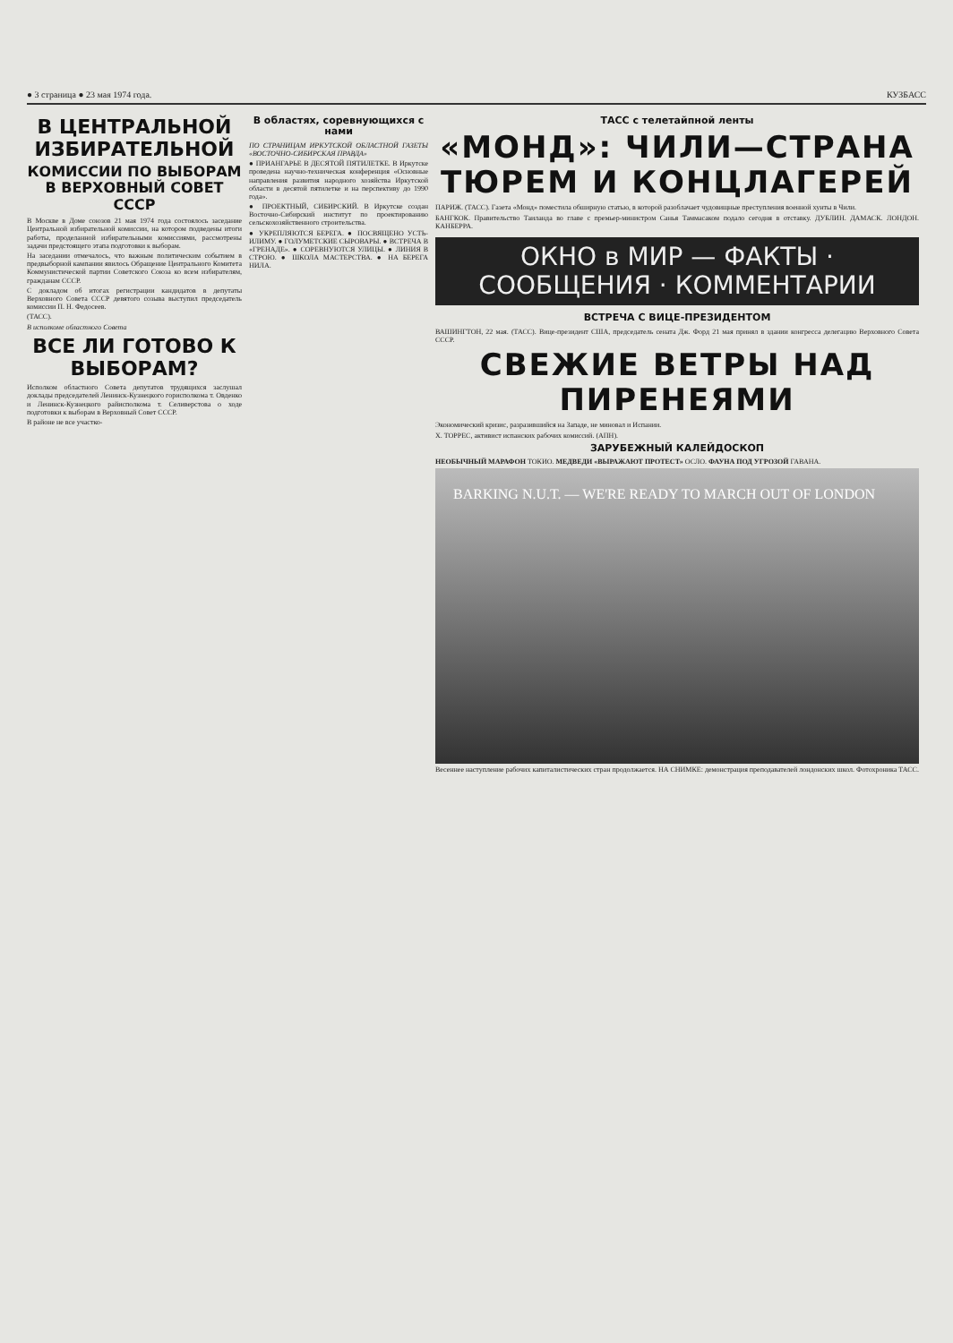● 3 страница ● 23 мая 1974 года. КУЗБАСС
В ЦЕНТРАЛЬНОЙ ИЗБИРАТЕЛЬНОЙ
КОМИССИИ ПО ВЫБОРАМ В ВЕРХОВНЫЙ СОВЕТ СССР
В Москве в Доме союзов 21 мая 1974 года состоялось заседание Центральной избирательной комиссии, на котором подведены итоги работы, проделанной избирательными комиссиями, рассмотрены задачи предстоящего этапа подготовки к выборам.
На заседании отмечалось, что важным политическим событием в предвыборной кампании явилось Обращение Центрального Комитета Коммунистической партии Советского Союза ко всем избирателям, гражданам СССР.
С докладом об итогах регистрации кандидатов в депутаты Верховного Совета СССР девятого созыва выступил председатель комиссии П. Н. Федосеев.
(ТАСС).
В исполкоме областного Совета
ВСЕ ЛИ ГОТОВО К ВЫБОРАМ?
Исполком областного Совета депутатов трудящихся заслушал доклады председателей Ленинск-Кузнецкого горисполкома т. Овденко и Ленинск-Кузнецкого райисполкома т. Селиверстова о ходе подготовки к выборам в Верховный Совет СССР.
В районе не все участко-
В областях, соревнующихся с нами
ПО СТРАНИЦАМ ИРКУТСКОЙ ОБЛАСТНОЙ ГАЗЕТЫ «ВОСТОЧНО-СИБИРСКАЯ ПРАВДА»
● ПРИАНГАРЬЕ В ДЕСЯТОЙ ПЯТИЛЕТКЕ. В Иркутске проведена научно-техническая конференция «Основные направления развития народного хозяйства Иркутской области в десятой пятилетке и на перспективу до 1990 года».
● ПРОЕКТНЫЙ, СИБИРСКИЙ. В Иркутске создан Восточно-Сибирский институт по проектированию сельскохозяйственного строительства.
● УКРЕПЛЯЮТСЯ БЕРЕГА. ● ПОСВЯЩЕНО УСТЬ-ИЛИМУ. ● ГОЛУМЕТСКИЕ СЫРОВАРЫ. ● ВСТРЕЧА В «ГРЕНАДЕ». ● СОРЕВНУЮТСЯ УЛИЦЫ. ● ЛИНИЯ В СТРОЮ. ● ШКОЛА МАСТЕРСТВА. ● НА БЕРЕГА НИЛА.
ТАСС с телетайпной ленты
«МОНД»: ЧИЛИ—СТРАНА ТЮРЕМ И КОНЦЛАГЕРЕЙ
ПАРИЖ. (ТАСС). Газета «Монд» поместила обширную статью, в которой разоблачает чудовищные преступления военной хунты в Чили.
БАНГКОК. Правительство Таиланда во главе с премьер-министром Санья Таммасаком подало сегодня в отставку. ДУБЛИН. ДАМАСК. ЛОНДОН. КАНБЕРРА.
ОКНО в МИР — ФАКТЫ · СООБЩЕНИЯ · КОММЕНТАРИИ
ВСТРЕЧА С ВИЦЕ-ПРЕЗИДЕНТОМ
ВАШИНГТОН, 22 мая. (ТАСС). Вице-президент США, председатель сената Дж. Форд 21 мая принял в здании конгресса делегацию Верховного Совета СССР.
СВЕЖИЕ ВЕТРЫ НАД ПИРЕНЕЯМИ
Экономический кризис, разразившийся на Западе, не миновал и Испании.
Х. ТОРРЕС, активист испанских рабочих комиссий. (АПН).
ЗАРУБЕЖНЫЙ КАЛЕЙДОСКОП
НЕОБЫЧНЫЙ МАРАФОН ТОКИО. МЕДВЕДИ «ВЫРАЖАЮТ ПРОТЕСТ» ОСЛО. ФАУНА ПОД УГРОЗОЙ ГАВАНА.
BARKING N.U.T. — WE'RE READY TO MARCH OUT OF LONDON
Весеннее наступление рабочих капиталистических стран продолжается. НА СНИМКЕ: демонстрация преподавателей лондонских школ. Фотохроника ТАСС.